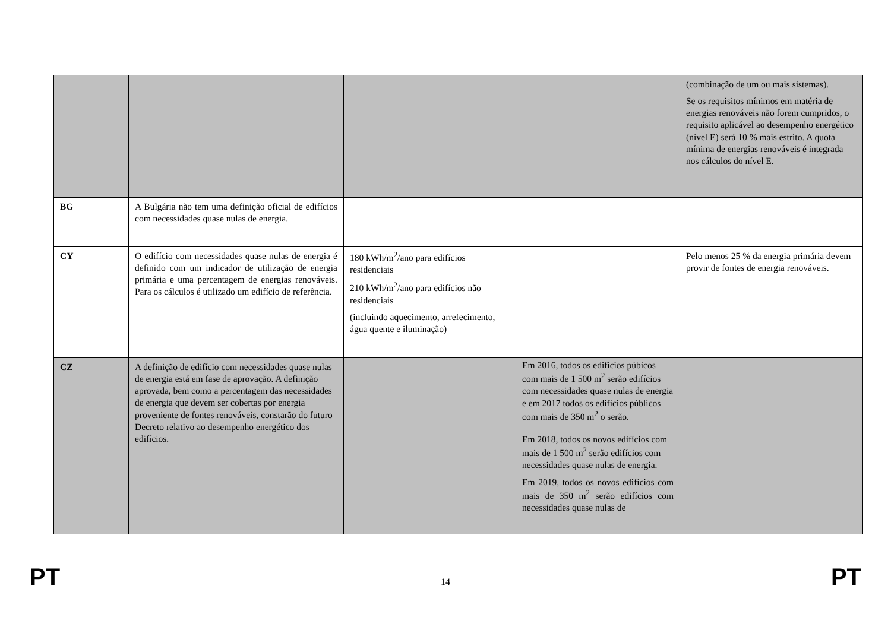| | | | | (combinação de um ou mais sistemas). Se os requisitos mínimos em matéria de energias renováveis não forem cumpridos, o requisito aplicável ao desempenho energético (nível E) será 10 % mais estrito. A quota mínima de energias renováveis é integrada nos cálculos do nível E. |
| BG | A Bulgária não tem uma definição oficial de edifícios com necessidades quase nulas de energia. | | | |
| CY | O edifício com necessidades quase nulas de energia é definido com um indicador de utilização de energia primária e uma percentagem de energias renováveis. Para os cálculos é utilizado um edifício de referência. | 180 kWh/m<sup>2</sup>/ano para edifícios residenciais 210 kWh/m<sup>2</sup>/ano para edifícios não residenciais (incluindo aquecimento, arrefecimento, água quente e iluminação) | | Pelo menos 25 % da energia primária devem provir de fontes de energia renováveis. |
| CZ | A definição de edifício com necessidades quase nulas de energia está em fase de aprovação. A definição aprovada, bem como a percentagem das necessidades de energia que devem ser cobertas por energia proveniente de fontes renováveis, constarão do futuro Decreto relativo ao desempenho energético dos edifícios. | | Em 2016, todos os edifícios púbicos com mais de 1 500 m<sup>2</sup> serão edifícios com necessidades quase nulas de energia e em 2017 todos os edifícios públicos com mais de 350 m<sup>2</sup> o serão. Em 2018, todos os novos edifícios com mais de 1 500 m<sup>2</sup> serão edifícios com necessidades quase nulas de energia. Em 2019, todos os novos edifícios com mais de 350 m<sup>2</sup> serão edifícios com necessidades quase nulas de | |
PT 14 PT